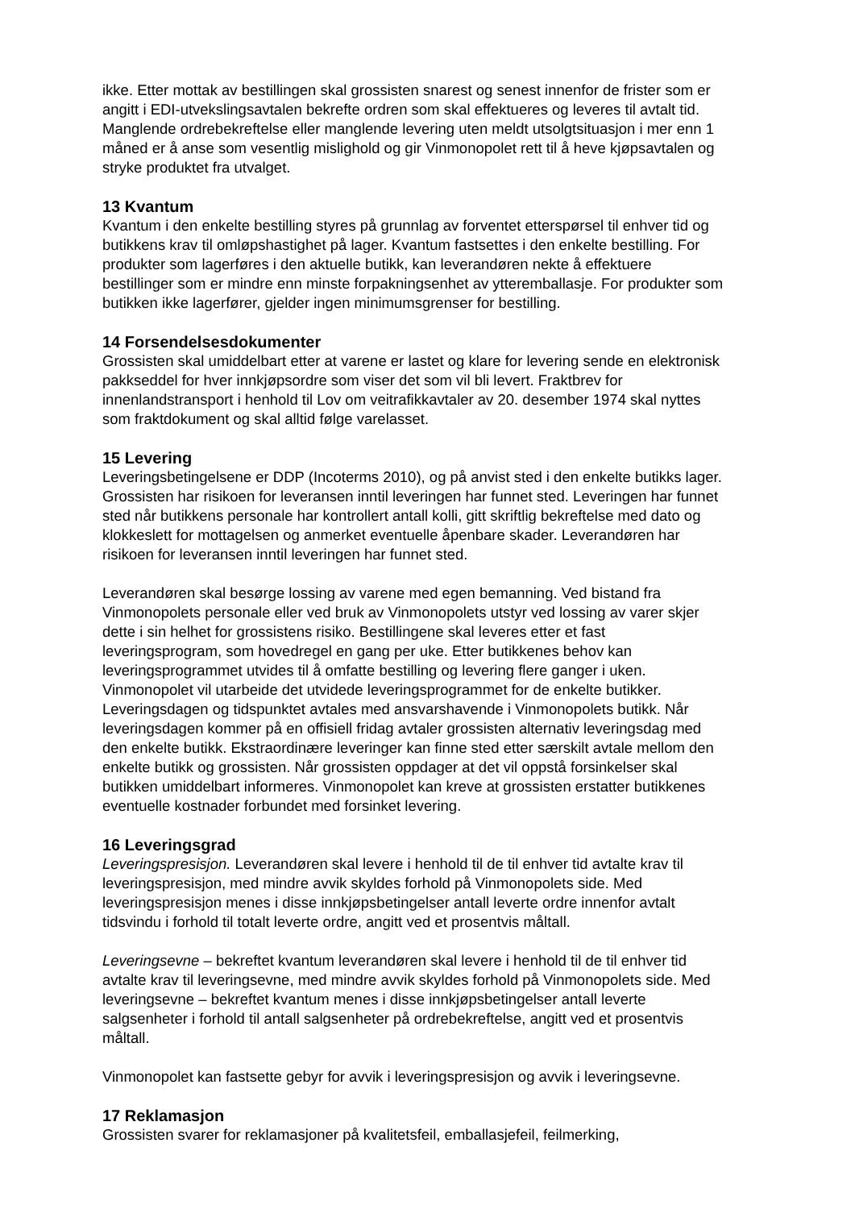ikke. Etter mottak av bestillingen skal grossisten snarest og senest innenfor de frister som er angitt i EDI-utvekslingsavtalen bekrefte ordren som skal effektueres og leveres til avtalt tid. Manglende ordrebekreftelse eller manglende levering uten meldt utsolgtsituasjon i mer enn 1 måned er å anse som vesentlig mislighold og gir Vinmonopolet rett til å heve kjøpsavtalen og stryke produktet fra utvalget.
13 Kvantum
Kvantum i den enkelte bestilling styres på grunnlag av forventet etterspørsel til enhver tid og butikkens krav til omløpshastighet på lager. Kvantum fastsettes i den enkelte bestilling. For produkter som lagerføres i den aktuelle butikk, kan leverandøren nekte å effektuere bestillinger som er mindre enn minste forpakningsenhet av ytteremballasje. For produkter som butikken ikke lagerfører, gjelder ingen minimumsgrenser for bestilling.
14 Forsendelsesdokumenter
Grossisten skal umiddelbart etter at varene er lastet og klare for levering sende en elektronisk pakkseddel for hver innkjøpsordre som viser det som vil bli levert. Fraktbrev for innenlandstransport i henhold til Lov om veitrafikkavtaler av 20. desember 1974 skal nyttes som fraktdokument og skal alltid følge varelasset.
15 Levering
Leveringsbetingelsene er DDP (Incoterms 2010), og på anvist sted i den enkelte butikks lager. Grossisten har risikoen for leveransen inntil leveringen har funnet sted. Leveringen har funnet sted når butikkens personale har kontrollert antall kolli, gitt skriftlig bekreftelse med dato og klokkeslett for mottagelsen og anmerket eventuelle åpenbare skader. Leverandøren har risikoen for leveransen inntil leveringen har funnet sted.
Leverandøren skal besørge lossing av varene med egen bemanning. Ved bistand fra Vinmonopolets personale eller ved bruk av Vinmonopolets utstyr ved lossing av varer skjer dette i sin helhet for grossistens risiko. Bestillingene skal leveres etter et fast leveringsprogram, som hovedregel en gang per uke. Etter butikkenes behov kan leveringsprogrammet utvides til å omfatte bestilling og levering flere ganger i uken. Vinmonopolet vil utarbeide det utvidede leveringsprogrammet for de enkelte butikker. Leveringsdagen og tidspunktet avtales med ansvarshavende i Vinmonopolets butikk. Når leveringsdagen kommer på en offisiell fridag avtaler grossisten alternativ leveringsdag med den enkelte butikk. Ekstraordinære leveringer kan finne sted etter særskilt avtale mellom den enkelte butikk og grossisten. Når grossisten oppdager at det vil oppstå forsinkelser skal butikken umiddelbart informeres. Vinmonopolet kan kreve at grossisten erstatter butikkenes eventuelle kostnader forbundet med forsinket levering.
16 Leveringsgrad
Leveringspresisjon. Leverandøren skal levere i henhold til de til enhver tid avtalte krav til leveringspresisjon, med mindre avvik skyldes forhold på Vinmonopolets side. Med leveringspresisjon menes i disse innkjøpsbetingelser antall leverte ordre innenfor avtalt tidsvindu i forhold til totalt leverte ordre, angitt ved et prosentvis måltall.
Leveringsevne – bekreftet kvantum leverandøren skal levere i henhold til de til enhver tid avtalte krav til leveringsevne, med mindre avvik skyldes forhold på Vinmonopolets side. Med leveringsevne – bekreftet kvantum menes i disse innkjøpsbetingelser antall leverte salgsenheter i forhold til antall salgsenheter på ordrebekreftelse, angitt ved et prosentvis måltall.
Vinmonopolet kan fastsette gebyr for avvik i leveringspresisjon og avvik i leveringsevne.
17 Reklamasjon
Grossisten svarer for reklamasjoner på kvalitetsfeil, emballasjefeil, feilmerking,